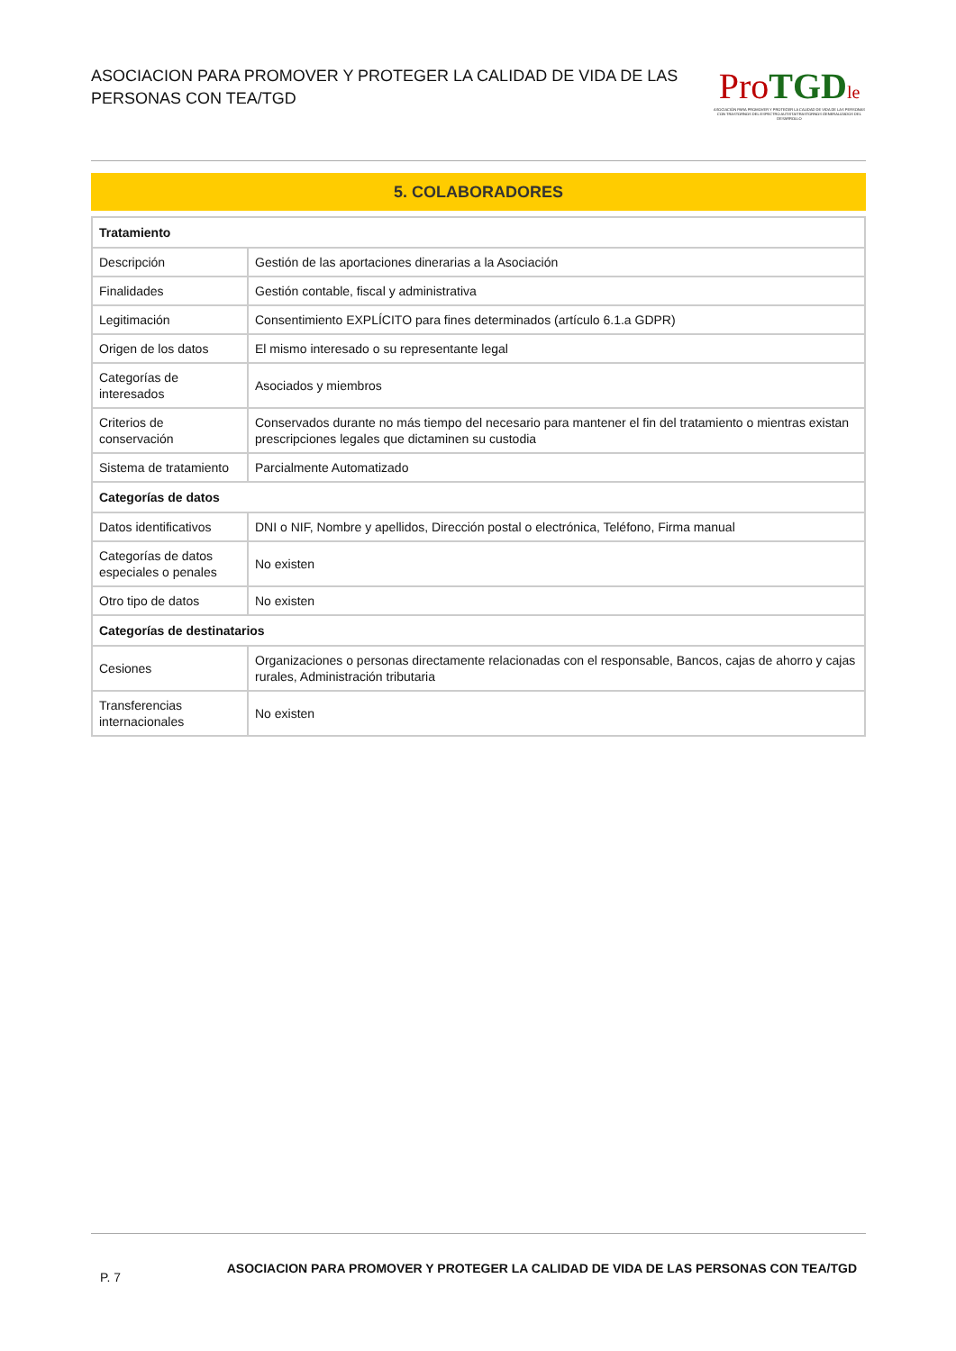ASOCIACION PARA PROMOVER Y PROTEGER LA CALIDAD DE VIDA DE LAS PERSONAS CON TEA/TGD
Pro TGD le
ASOCIACIÓN PARA PROMOVER Y PROTEGER LA CALIDAD DE VIDA DE LAS PERSONAS CON TRASTORNOS DEL ESPECTRO AUTISTA/TRASTORNOS GENERALIZADOS DEL DESARROLLO
5. COLABORADORES
| Tratamiento | |
| --- | --- |
| Descripción | Gestión de las aportaciones dinerarias a la Asociación |
| Finalidades | Gestión contable, fiscal y administrativa |
| Legitimación | Consentimiento EXPLÍCITO para fines determinados (artículo 6.1.a GDPR) |
| Origen de los datos | El mismo interesado o su representante legal |
| Categorías de interesados | Asociados y miembros |
| Criterios de conservación | Conservados durante no más tiempo del necesario para mantener el fin del tratamiento o mientras existan prescripciones legales que dictaminen su custodia |
| Sistema de tratamiento | Parcialmente Automatizado |
| Categorías de datos | |
| Datos identificativos | DNI o NIF, Nombre y apellidos, Dirección postal o electrónica, Teléfono, Firma manual |
| Categorías de datos especiales o penales | No existen |
| Otro tipo de datos | No existen |
| Categorías de destinatarios | |
| Cesiones | Organizaciones o personas directamente relacionadas con el responsable, Bancos, cajas de ahorro y cajas rurales, Administración tributaria |
| Transferencias internacionales | No existen |
P. 7
ASOCIACION PARA PROMOVER Y PROTEGER LA CALIDAD DE VIDA DE LAS PERSONAS CON TEA/TGD